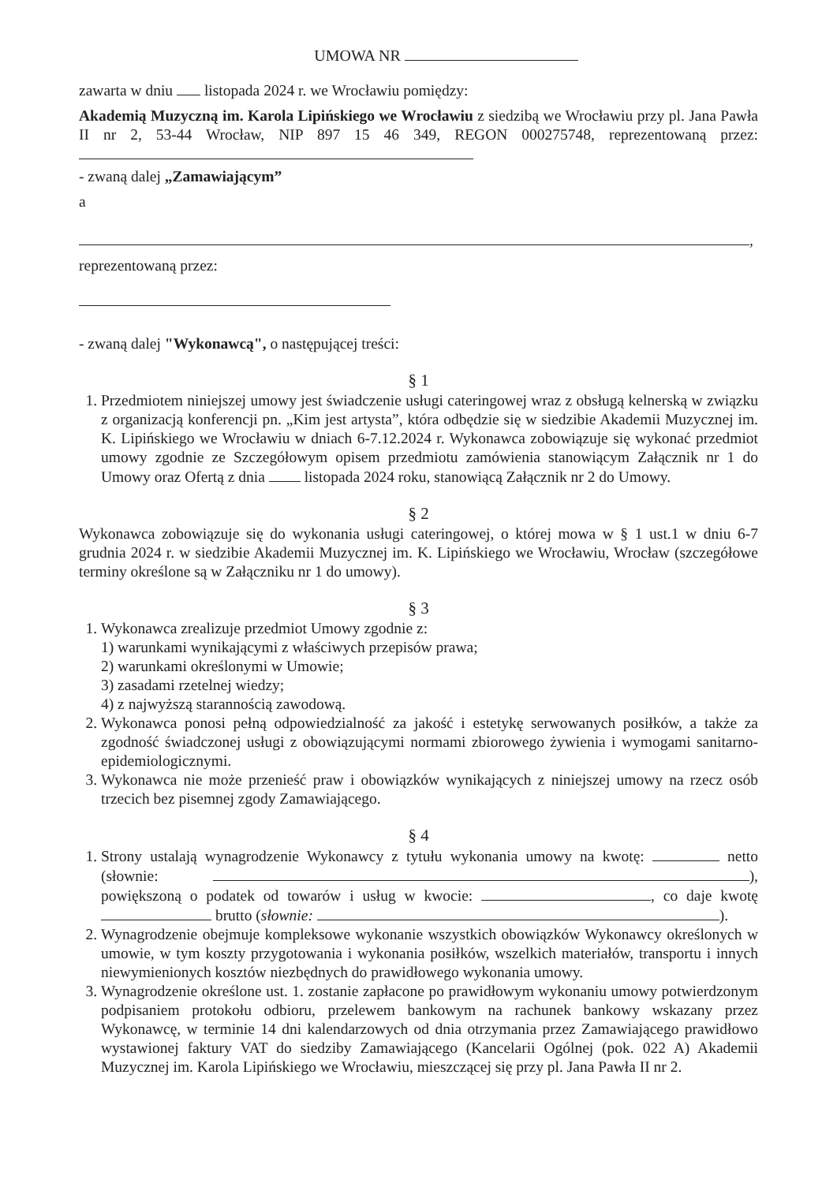UMOWA NR
zawarta w dniu listopada 2024 r. we Wrocławiu pomiędzy:
Akademią Muzyczną im. Karola Lipińskiego we Wrocławiu z siedzibą we Wrocławiu przy pl. Jana Pawła II nr 2, 53-44 Wrocław, NIP 897 15 46 349, REGON 000275748, reprezentowaną przez:
- zwaną dalej „Zamawiającym”
a
,
reprezentowaną przez:
- zwaną dalej "Wykonawcą", o następującej treści:
§ 1
1. Przedmiotem niniejszej umowy jest świadczenie usługi cateringowej wraz z obsługą kelnerską w związku z organizacją konferencji pn. „Kim jest artysta”, która odbędzie się w siedzibie Akademii Muzycznej im. K. Lipińskiego we Wrocławiu w dniach 6-7.12.2024 r. Wykonawca zobowiązuje się wykonać przedmiot umowy zgodnie ze Szczegółowym opisem przedmiotu zamówienia stanowiącym Załącznik nr 1 do Umowy oraz Ofertą z dnia listopada 2024 roku, stanowiącą Załącznik nr 2 do Umowy.
§ 2
Wykonawca zobowiązuje się do wykonania usługi cateringowej, o której mowa w § 1 ust.1 w dniu 6-7 grudnia 2024 r. w siedzibie Akademii Muzycznej im. K. Lipińskiego we Wrocławiu, Wrocław (szczegółowe terminy określone są w Załączniku nr 1 do umowy).
§ 3
1. Wykonawca zrealizuje przedmiot Umowy zgodnie z:
1) warunkami wynikającymi z właściwych przepisów prawa;
2) warunkami określonymi w Umowie;
3) zasadami rzetelnej wiedzy;
4) z najwyższą starannością zawodową.
2. Wykonawca ponosi pełną odpowiedzialność za jakość i estetykę serwowanych posiłków, a także za zgodność świadczonej usługi z obowiązującymi normami zbiorowego żywienia i wymogami sanitarno-epidemiologicznymi.
3. Wykonawca nie może przenieść praw i obowiązków wynikających z niniejszej umowy na rzecz osób trzecich bez pisemnej zgody Zamawiającego.
§ 4
1. Strony ustalają wynagrodzenie Wykonawcy z tytułu wykonania umowy na kwotę: netto (słownie: ), powiększoną o podatek od towarów i usług w kwocie: , co daje kwotę brutto (słownie: ).
2. Wynagrodzenie obejmuje kompleksowe wykonanie wszystkich obowiązków Wykonawcy określonych w umowie, w tym koszty przygotowania i wykonania posiłków, wszelkich materiałów, transportu i innych niewymienionych kosztów niezbędnych do prawidłowego wykonania umowy.
3. Wynagrodzenie określone ust. 1. zostanie zapłacone po prawidłowym wykonaniu umowy potwierdzonym podpisaniem protokołu odbioru, przelewem bankowym na rachunek bankowy wskazany przez Wykonawcę, w terminie 14 dni kalendarzowych od dnia otrzymania przez Zamawiającego prawidłowo wystawionej faktury VAT do siedziby Zamawiającego (Kancelarii Ogólnej (pok. 022 A) Akademii Muzycznej im. Karola Lipińskiego we Wrocławiu, mieszczącej się przy pl. Jana Pawła II nr 2.